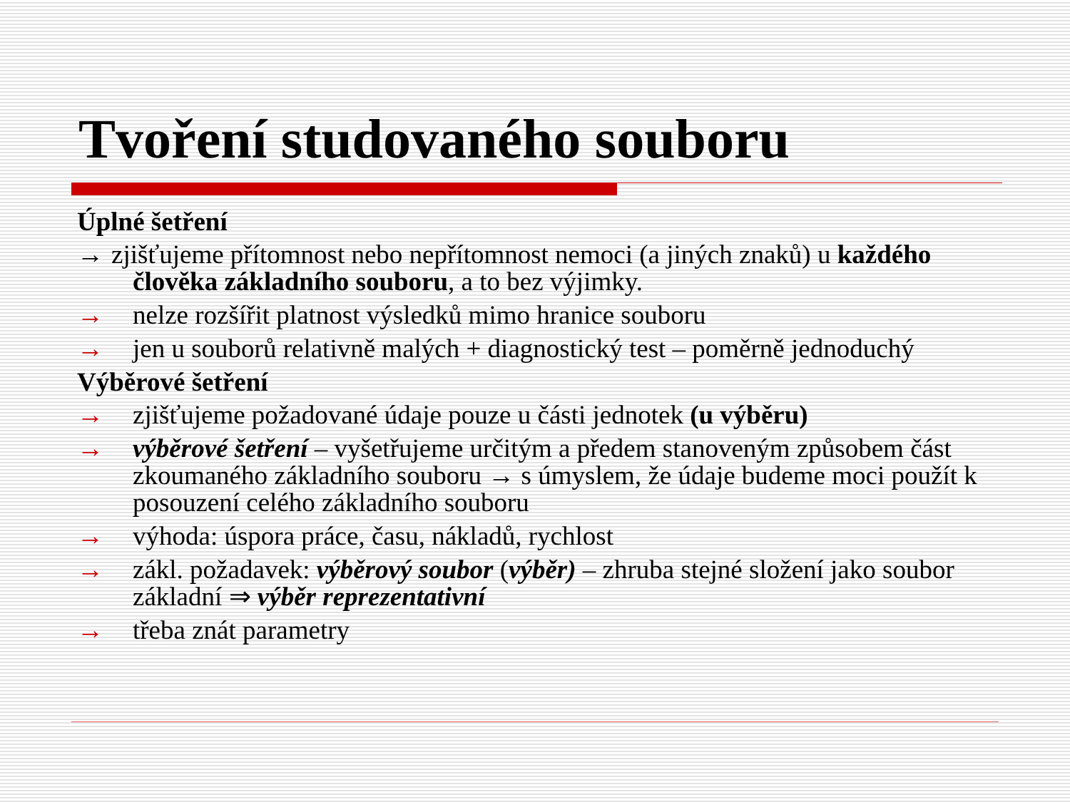Tvoření studovaného souboru
Úplné šetření
→ zjišťujeme přítomnost nebo nepřítomnost nemoci (a jiných znaků) u každého
člověka základního souboru, a to bez výjimky.
→ nelze rozšířit platnost výsledků mimo hranice souboru
→ jen u souborů relativně malých + diagnostický test – poměrně jednoduchý
Výběrové šetření
→ zjišťujeme požadované údaje pouze u části jednotek (u výběru)
→ výběrové šetření – vyšetřujeme určitým a předem stanoveným způsobem část zkoumaného základního souboru → s úmyslem, že údaje budeme moci použít k posouzení celého základního souboru
→ výhoda: úspora práce, času, nákladů, rychlost
→ zákl. požadavek: výběrový soubor (výběr) – zhruba stejné složení jako soubor základní ⇒ výběr reprezentativní
→ třeba znát parametry